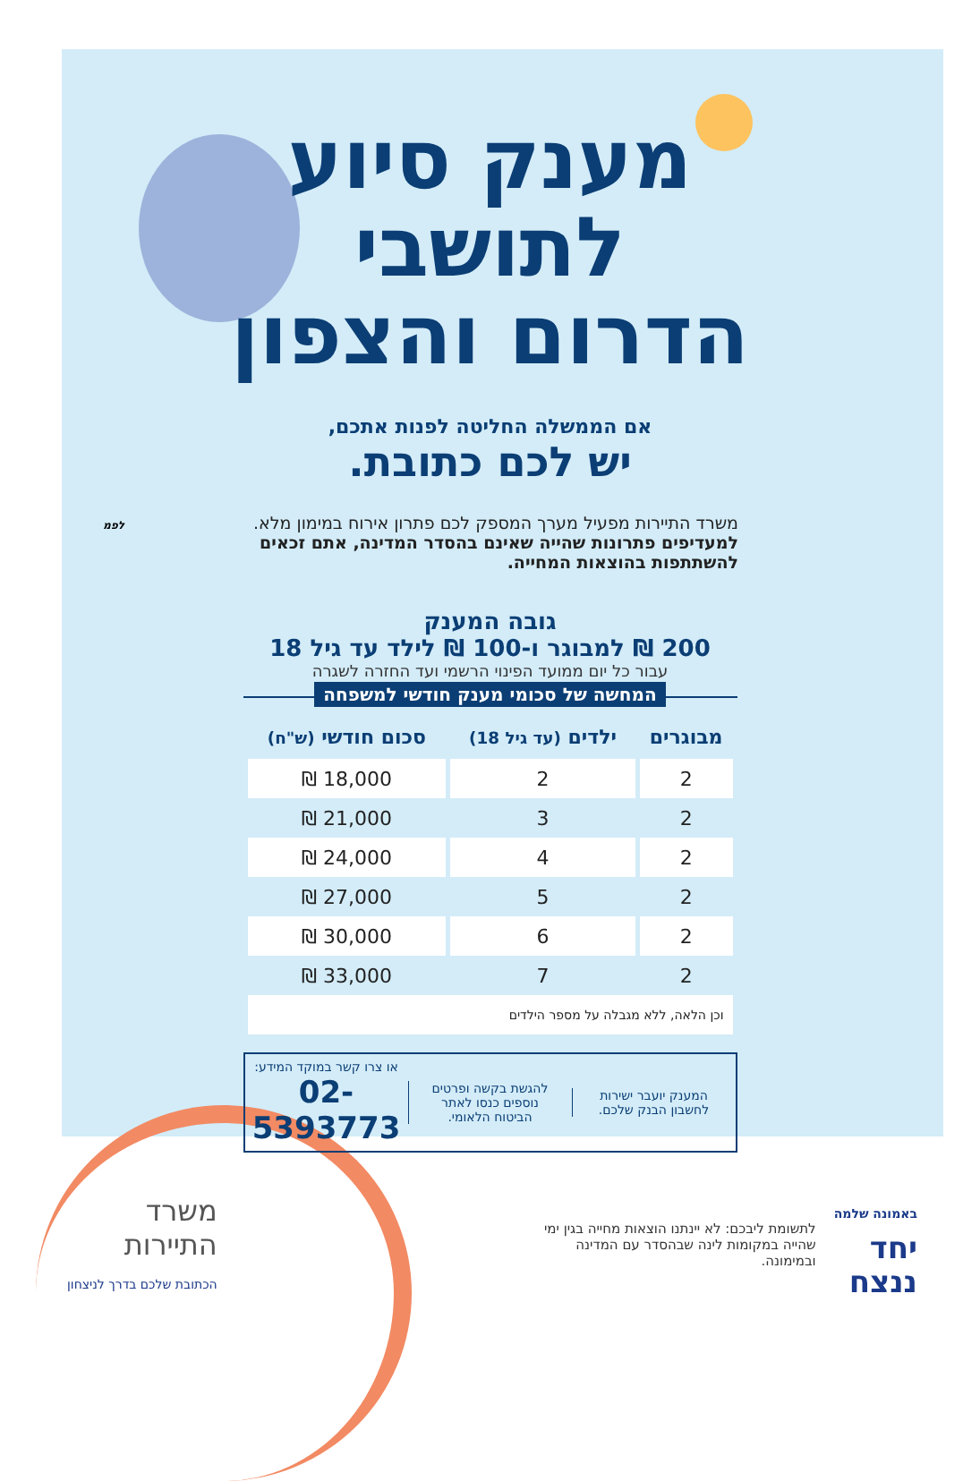לפמ
מענק סיוע
לתושבי
הדרום והצפון
אם הממשלה החליטה לפנות אתכם,
יש לכם כתובת.
משרד התיירות מפעיל מערך המספק לכם פתרון אירוח במימון מלא.
למעדיפים פתרונות שהייה שאינם בהסדר המדינה, אתם זכאים להשתתפות בהוצאות המחייה.
גובה המענק
200 ₪ למבוגר ו-100 ₪ לילד עד גיל 18
עבור כל יום ממועד הפינוי הרשמי ועד החזרה לשגרה
המחשה של סכומי מענק חודשי למשפחה
| מבוגרים | ילדים (עד גיל 18) | סכום חודשי (ש"ח) |
| --- | --- | --- |
| 2 | 2 | 18,000 ₪ |
| 2 | 3 | 21,000 ₪ |
| 2 | 4 | 24,000 ₪ |
| 2 | 5 | 27,000 ₪ |
| 2 | 6 | 30,000 ₪ |
| 2 | 7 | 33,000 ₪ |
| וכן הלאה, ללא מגבלה על מספר הילדים | | |
המענק יועבר ישירות
לחשבון הבנק שלכם.
להגשת בקשה ופרטים
נוספים כנסו לאתר
הביטוח הלאומי.
או צרו קשר במוקד המידע:
02-5393773
באמונה שלמה
יחד
ננצח
לתשומת ליבכם: לא יינתנו הוצאות מחייה בגין ימי שהייה במקומות לינה שבהסדר עם המדינה ובמימונה.
משרד
התיירות
הכתובת שלכם בדרך לניצחון